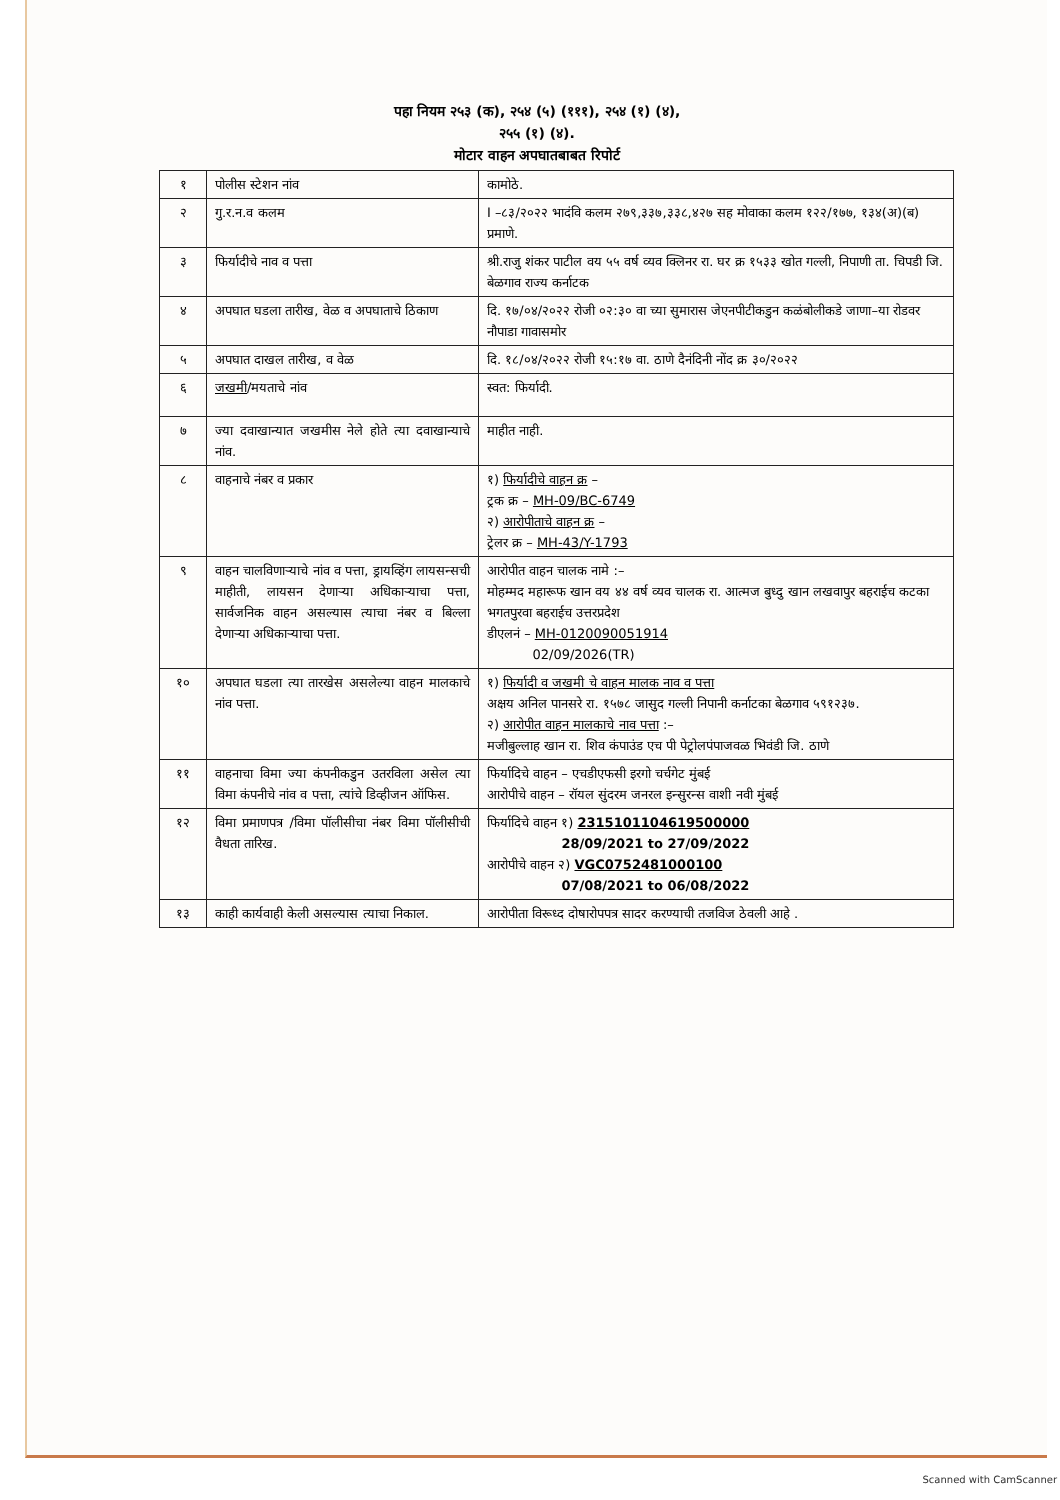पहा नियम २५३ (क), २५४ (५) (१११), २५४ (१) (४),
२५५ (१) (४).
मोटार वाहन अपघातबाबत रिपोर्ट
| १ | पोलीस स्टेशन नांव | कामोठे. |
| २ | गु.र.न.व कलम | I –८३/२०२२ भादंवि कलम २७९,३३७,३३८,४२७ सह मोवाका कलम १२२/१७७, १३४(अ)(ब) प्रमाणे. |
| ३ | फिर्यादीचे नाव व पत्ता | श्री.राजु शंकर पाटील वय ५५ वर्ष व्यव क्लिनर रा. घर क्र १५३३ खोत गल्ली, निपाणी ता. चिपडी जि. बेळगाव राज्य कर्नाटक |
| ४ | अपघात घडला तारीख, वेळ व अपघाताचे ठिकाण | दि. १७/०४/२०२२ रोजी ०२:३० वा च्या सुमारास जेएनपीटीकडुन कळंबोलीकडे जाणा–या रोडवर नौपाडा गावासमोर |
| ५ | अपघात दाखल तारीख, व वेळ | दि. १८/०४/२०२२ रोजी १५:१७ वा. ठाणे दैनंदिनी नोंद क्र ३०/२०२२ |
| ६ | जखमी /मयताचे नांव | स्वत: फिर्यादी. |
| ७ | ज्या दवाखान्यात जखमीस नेले होते त्या दवाखान्याचे नांव. | माहीत नाही. |
| ८ | वाहनाचे नंबर व प्रकार | १) फिर्यादीचे वाहन क्र – ट्रक क्र – MH-09/BC-6749 २) आरोपीताचे वाहन क्र – ट्रेलर क्र – MH-43/Y-1793 |
| ९ | वाहन चालविणाऱ्याचे नांव व पत्ता, ड्रायव्हिंग लायसन्सची माहीती, लायसन देणाऱ्या अधिकाऱ्याचा पत्ता, सार्वजनिक वाहन असल्यास त्याचा नंबर व बिल्ला देणाऱ्या अधिकाऱ्याचा पत्ता. | आरोपीत वाहन चालक नामे :– मोहम्मद महारूफ खान वय ४४ वर्ष व्यव चालक रा. आत्मज बुध्दु खान लखवापुर बहराईच कटका भगतपुरवा बहराईच उत्तरप्रदेश डीएलनं – MH-0120090051914 02/09/2026(TR) |
| १० | अपघात घडला त्या तारखेस असलेल्या वाहन मालकाचे नांव पत्ता. | १) फिर्यादी व जखमी चे वाहन मालक नाव व पत्ता अक्षय अनिल पानसरे रा. १५७८ जासुद गल्ली निपानी कर्नाटका बेळगाव ५९१२३७. २) आरोपीत वाहन मालकाचे नाव पत्ता :– मजीबुल्लाह खान रा. शिव कंपाउंड एच पी पेट्रोलपंपाजवळ भिवंडी जि. ठाणे |
| ११ | वाहनाचा विमा ज्या कंपनीकडुन उतरविला असेल त्या विमा कंपनीचे नांव व पत्ता, त्यांचे डिव्हीजन ऑफिस. | फिर्यादिचे वाहन – एचडीएफसी इरगो चर्चगेट मुंबई आरोपीचे वाहन – रॉयल सुंदरम जनरल इन्सुरन्स वाशी नवी मुंबई |
| १२ | विमा प्रमाणपत्र /विमा पॉलीसीचा नंबर विमा पॉलीसीची वैधता तारिख. | फिर्यादिचे वाहन १) 2315101104619500000 28/09/2021 to 27/09/2022 आरोपीचे वाहन २) VGC0752481000100 07/08/2021 to 06/08/2022 |
| १३ | काही कार्यवाही केली असल्यास त्याचा निकाल. | आरोपीता विरूध्द दोषारोपपत्र सादर करण्याची तजविज ठेवली आहे . |
Scanned with CamScanner